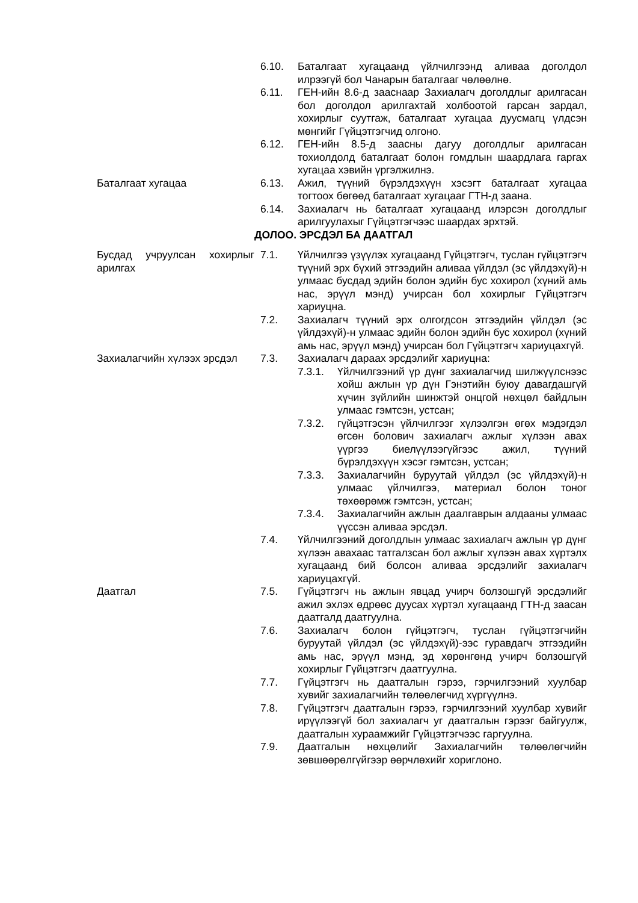6.10. Баталгаат хугацаанд үйлчилгээнд аливаа доголдол илрээгүй бол Чанарын баталгааг чөлөөлнө.
6.11. ГЕН-ийн 8.6-д зааснаар Захиалагч доголдлыг арилгасан бол доголдол арилгахтай холбоотой гарсан зардал, хохирлыг суутгаж, баталгаат хугацаа дуусмагц үлдсэн мөнгийг Гүйцэтгэгчид олгоно.
6.12. ГЕН-ийн 8.5-д заасны дагуу доголдлыг арилгасан тохиолдолд баталгаат болон гомдлын шаардлага гаргах хугацаа хэвийн үргэлжилнэ.
Баталгаат хугацаа 6.13. Ажил, түүний бүрэлдэхүүн хэсэгт баталгаат хугацаа тогтоох бөгөөд баталгаат хугацааг ГТН-д заана.
6.14. Захиалагч нь баталгаат хугацаанд илэрсэн доголдлыг арилгуулахыг Гүйцэтгэгчээс шаардах эрхтэй.
ДОЛОО. ЭРСДЭЛ БА ДААТГАЛ
Бусдад учруулсан хохирлыг арилгах
7.1. Үйлчилгээ үзүүлэх хугацаанд Гүйцэтгэгч, туслан гүйцэтгэгч түүний эрх бүхий этгээдийн аливаа үйлдэл (эс үйлдэхүй)-н улмаас бусдад эдийн болон эдийн бус хохирол (хүний амь нас, эрүүл мэнд) учирсан бол хохирлыг Гүйцэтгэгч хариуцна.
7.2. Захиалагч түүний эрх олгогдсон этгээдийн үйлдэл (эс үйлдэхүй)-н улмаас эдийн болон эдийн бус хохирол (хүний амь нас, эрүүл мэнд) учирсан бол Гүйцэтгэгч хариуцахгүй.
Захиалагчийн хүлээх эрсдэл
7.3. Захиалагч дараах эрсдэлийг хариуцна:
7.3.1. Үйлчилгээний үр дүнг захиалагчид шилжүүлснээс хойш ажлын үр дүн Гэнэтийн буюу давагдашгүй хүчин зүйлийн шинжтэй онцгой нөхцөл байдлын улмаас гэмтсэн, устсан;
7.3.2. гүйцэтгэсэн үйлчилгээг хүлээлгэн өгөх мэдэгдэл өгсөн болович захиалагч ажлыг хүлээн авах үүргээ биелүүлээгүйгээс ажил, түүний бүрэлдэхүүн хэсэг гэмтсэн, устсан;
7.3.3. Захиалагчийн буруутай үйлдэл (эс үйлдэхүй)-н улмаас үйлчилгээ, материал болон тоног төхөөрөмж гэмтсэн, устсан;
7.3.4. Захиалагчийн ажлын даалгаврын алдааны улмаас үүссэн аливаа эрсдэл.
7.4. Үйлчилгээний доголдлын улмаас захиалагч ажлын үр дүнг хүлээн авахаас татгалзсан бол ажлыг хүлээн авах хүртэлх хугацаанд бий болсон аливаа эрсдэлийг захиалагч хариуцахгүй.
Даатгал 7.5. Гүйцэтгэгч нь ажлын явцад учирч болзошгүй эрсдэлийг ажил эхлэх өдрөөс дуусах хүртэл хугацаанд ГТН-д заасан даатгалд даатгуулна.
7.6. Захиалагч болон гүйцэтгэгч, туслан гүйцэтгэгчийн буруутай үйлдэл (эс үйлдэхүй)-ээс гуравдагч этгээдийн амь нас, эрүүл мэнд, эд хөрөнгөнд учирч болзошгүй хохирлыг Гүйцэтгэгч даатгуулна.
7.7. Гүйцэтгэгч нь даатгалын гэрээ, гэрчилгээний хуулбар хувийг захиалагчийн төлөөлөгчид хүргүүлнэ.
7.8. Гүйцэтгэгч даатгалын гэрээ, гэрчилгээний хуулбар хувийг ирүүлээгүй бол захиалагч уг даатгалын гэрээг байгуулж, даатгалын хураамжийг Гүйцэтгэгчээс гаргуулна.
7.9. Даатгалын нөхцөлийг Захиалагчийн төлөөлөгчийн зөвшөөрөлгүйгээр өөрчлөхийг хориглоно.